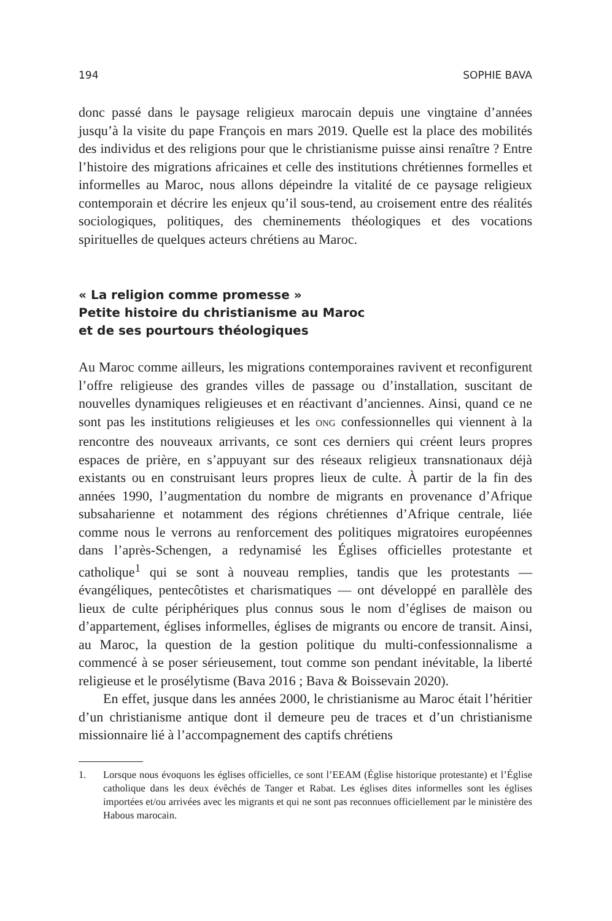194 SOPHIE BAVA
donc passé dans le paysage religieux marocain depuis une vingtaine d’années jusqu’à la visite du pape François en mars 2019. Quelle est la place des mobilités des individus et des religions pour que le christianisme puisse ainsi renaître ? Entre l’histoire des migrations africaines et celle des institutions chrétiennes formelles et informelles au Maroc, nous allons dépeindre la vitalité de ce paysage religieux contemporain et décrire les enjeux qu’il sous-tend, au croisement entre des réalités sociologiques, politiques, des cheminements théologiques et des vocations spirituelles de quelques acteurs chrétiens au Maroc.
« La religion comme promesse »
Petite histoire du christianisme au Maroc
et de ses pourtours théologiques
Au Maroc comme ailleurs, les migrations contemporaines ravivent et reconfigurent l’offre religieuse des grandes villes de passage ou d’installation, suscitant de nouvelles dynamiques religieuses et en réactivant d’anciennes. Ainsi, quand ce ne sont pas les institutions religieuses et les ONG confessionnelles qui viennent à la rencontre des nouveaux arrivants, ce sont ces derniers qui créent leurs propres espaces de prière, en s’appuyant sur des réseaux religieux transnationaux déjà existants ou en construisant leurs propres lieux de culte. À partir de la fin des années 1990, l’augmentation du nombre de migrants en provenance d’Afrique subsaharienne et notamment des régions chrétiennes d’Afrique centrale, liée comme nous le verrons au renforcement des politiques migratoires européennes dans l’après-Schengen, a redynamisé les Églises officielles protestante et catholique<sup>1</sup> qui se sont à nouveau remplies, tandis que les protestants — évangéliques, pentecôtistes et charismatiques — ont développé en parallèle des lieux de culte périphériques plus connus sous le nom d’églises de maison ou d’appartement, églises informelles, églises de migrants ou encore de transit. Ainsi, au Maroc, la question de la gestion politique du multi-confessionnalisme a commencé à se poser sérieusement, tout comme son pendant inévitable, la liberté religieuse et le prosélytisme (Bava 2016 ; Bava & Boissevain 2020).
En effet, jusque dans les années 2000, le christianisme au Maroc était l’héritier d’un christianisme antique dont il demeure peu de traces et d’un christianisme missionnaire lié à l’accompagnement des captifs chrétiens
1. Lorsque nous évoquons les églises officielles, ce sont l’EEAM (Église historique protestante) et l’Église catholique dans les deux évêchés de Tanger et Rabat. Les églises dites informelles sont les églises importées et/ou arrivées avec les migrants et qui ne sont pas reconnues officiellement par le ministère des Habous marocain.